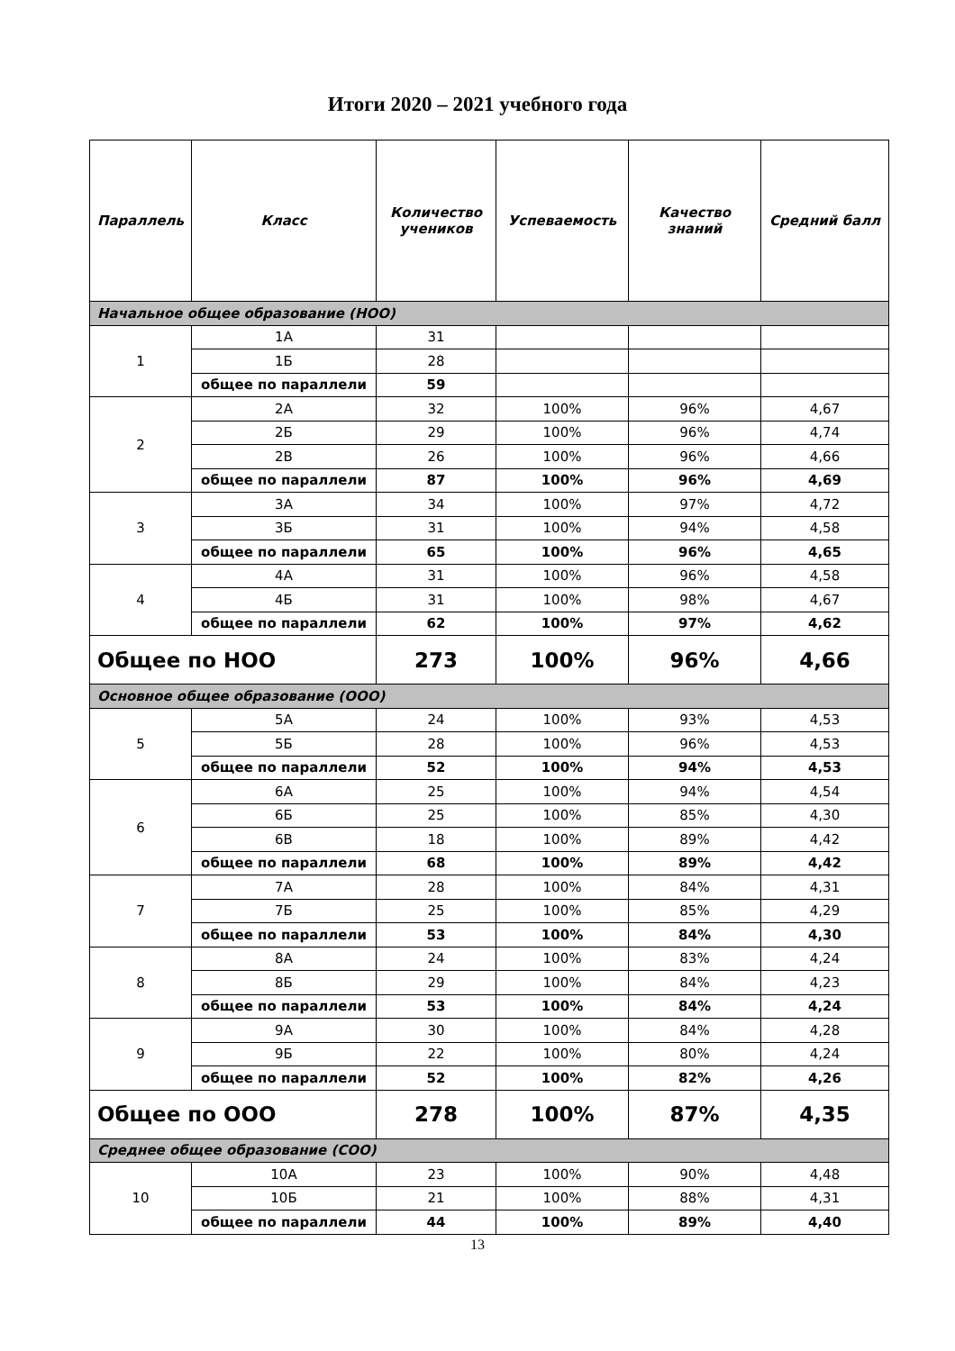Итоги 2020 – 2021 учебного года
| Параллель | Класс | Количество учеников | Успеваемость | Качество знаний | Средний балл |
| --- | --- | --- | --- | --- | --- |
| Начальное общее образование (НОО) | | | | | |
| 1 | 1А | 31 | | | |
| | 1Б | 28 | | | |
| | общее по параллели | 59 | | | |
| 2 | 2А | 32 | 100% | 96% | 4,67 |
| | 2Б | 29 | 100% | 96% | 4,74 |
| | 2В | 26 | 100% | 96% | 4,66 |
| | общее по параллели | 87 | 100% | 96% | 4,69 |
| 3 | 3А | 34 | 100% | 97% | 4,72 |
| | 3Б | 31 | 100% | 94% | 4,58 |
| | общее по параллели | 65 | 100% | 96% | 4,65 |
| 4 | 4А | 31 | 100% | 96% | 4,58 |
| | 4Б | 31 | 100% | 98% | 4,67 |
| | общее по параллели | 62 | 100% | 97% | 4,62 |
| Общее по НОО | | 273 | 100% | 96% | 4,66 |
| Основное общее образование (ООО) | | | | | |
| 5 | 5А | 24 | 100% | 93% | 4,53 |
| | 5Б | 28 | 100% | 96% | 4,53 |
| | общее по параллели | 52 | 100% | 94% | 4,53 |
| 6 | 6А | 25 | 100% | 94% | 4,54 |
| | 6Б | 25 | 100% | 85% | 4,30 |
| | 6В | 18 | 100% | 89% | 4,42 |
| | общее по параллели | 68 | 100% | 89% | 4,42 |
| 7 | 7А | 28 | 100% | 84% | 4,31 |
| | 7Б | 25 | 100% | 85% | 4,29 |
| | общее по параллели | 53 | 100% | 84% | 4,30 |
| 8 | 8А | 24 | 100% | 83% | 4,24 |
| | 8Б | 29 | 100% | 84% | 4,23 |
| | общее по параллели | 53 | 100% | 84% | 4,24 |
| 9 | 9А | 30 | 100% | 84% | 4,28 |
| | 9Б | 22 | 100% | 80% | 4,24 |
| | общее по параллели | 52 | 100% | 82% | 4,26 |
| Общее по ООО | | 278 | 100% | 87% | 4,35 |
| Среднее общее образование (СОО) | | | | | |
| 10 | 10А | 23 | 100% | 90% | 4,48 |
| | 10Б | 21 | 100% | 88% | 4,31 |
| | общее по параллели | 44 | 100% | 89% | 4,40 |
13